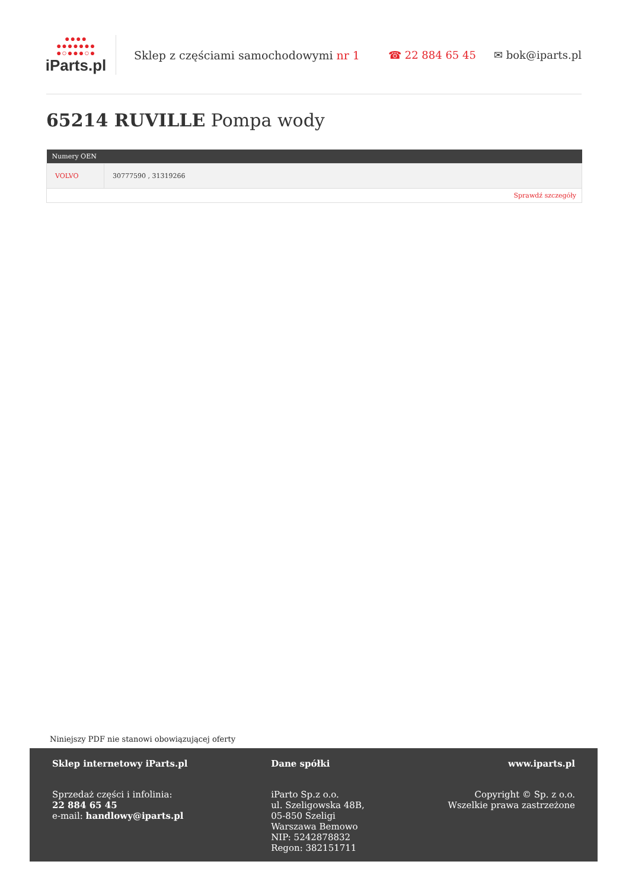●●●●
●●●●●●●
●○●●●○●
iParts.pl
Sklep z częściami samochodowymi nr 1
☎ 22 884 65 45 ✉ bok@iparts.pl
65214 RUVILLE Pompa wody
| Numery OEN | |
| --- | --- |
| VOLVO | 30777590 , 31319266 |
| Sprawdź szczegóły | |
Niniejszy PDF nie stanowi obowiązującej oferty
Sklep internetowy iParts.pl
Sprzedaż części i infolinia:
22 884 65 45
e-mail: handlowy@iparts.pl
Dane spółki
iParto Sp.z o.o.
ul. Szeligowska 48B,
05-850 Szeligi
Warszawa Bemowo
NIP: 5242878832
Regon: 382151711
www.iparts.pl
Copyright © Sp. z o.o.
Wszelkie prawa zastrzeżone